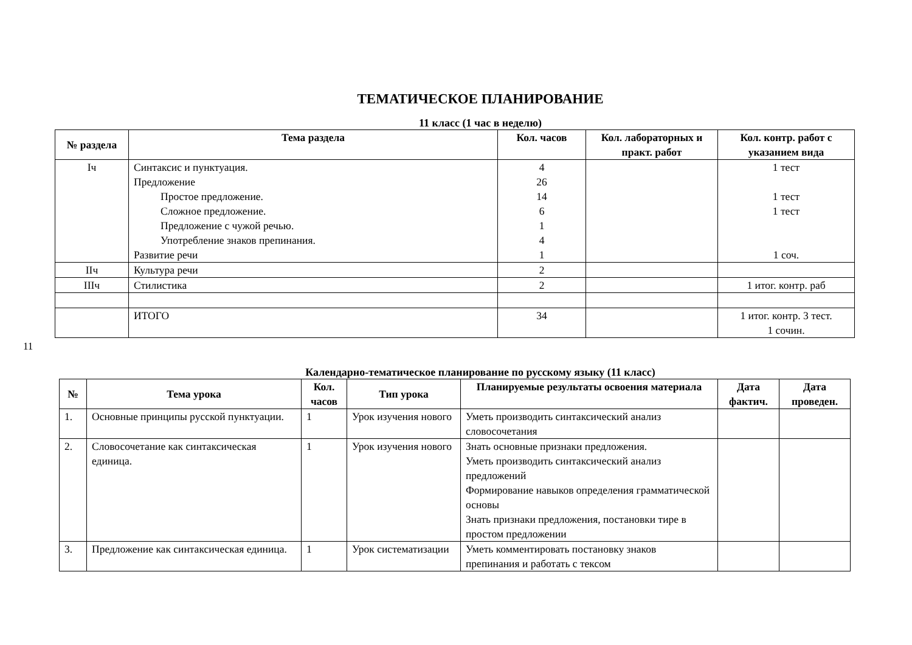11
ТЕМАТИЧЕСКОЕ ПЛАНИРОВАНИЕ
11 класс (1 час в неделю)
| № раздела | Тема раздела | Кол. часов | Кол. лабораторных и практ. работ | Кол. контр. работ с указанием вида |
| --- | --- | --- | --- | --- |
| Iч | Синтаксис и пунктуация. Предложение Простое предложение. Сложное предложение. Предложение с чужой речью. Употребление знаков препинания. Развитие речи | 4 26 14 6 1 4 1 | | 1 тест 1 тест 1 тест 1 соч. |
| IIч | Культура речи | 2 | | |
| IIIч | Стилистика | 2 | | 1 итог. контр. раб |
| | ИТОГО | 34 | | 1 итог. контр. 3 тест. 1 сочин. |
Календарно-тематическое планирование по русскому языку (11 класс)
| № | Тема урока | Кол. часов | Тип урока | Планируемые результаты освоения материала | Дата фактич. | Дата проведен. |
| --- | --- | --- | --- | --- | --- | --- |
| 1. | Основные принципы русской пунктуации. | 1 | Урок изучения нового | Уметь производить синтаксический анализ словосочетания | | |
| 2. | Словосочетание как синтаксическая единица. | 1 | Урок изучения нового | Знать основные признаки предложения. Уметь производить синтаксический анализ предложений Формирование навыков определения грамматической основы Знать признаки предложения, постановки тире в простом предложении | | |
| 3. | Предложение как синтаксическая единица. | 1 | Урок систематизации | Уметь комментировать постановку знаков препинания и работать с тексом | | |